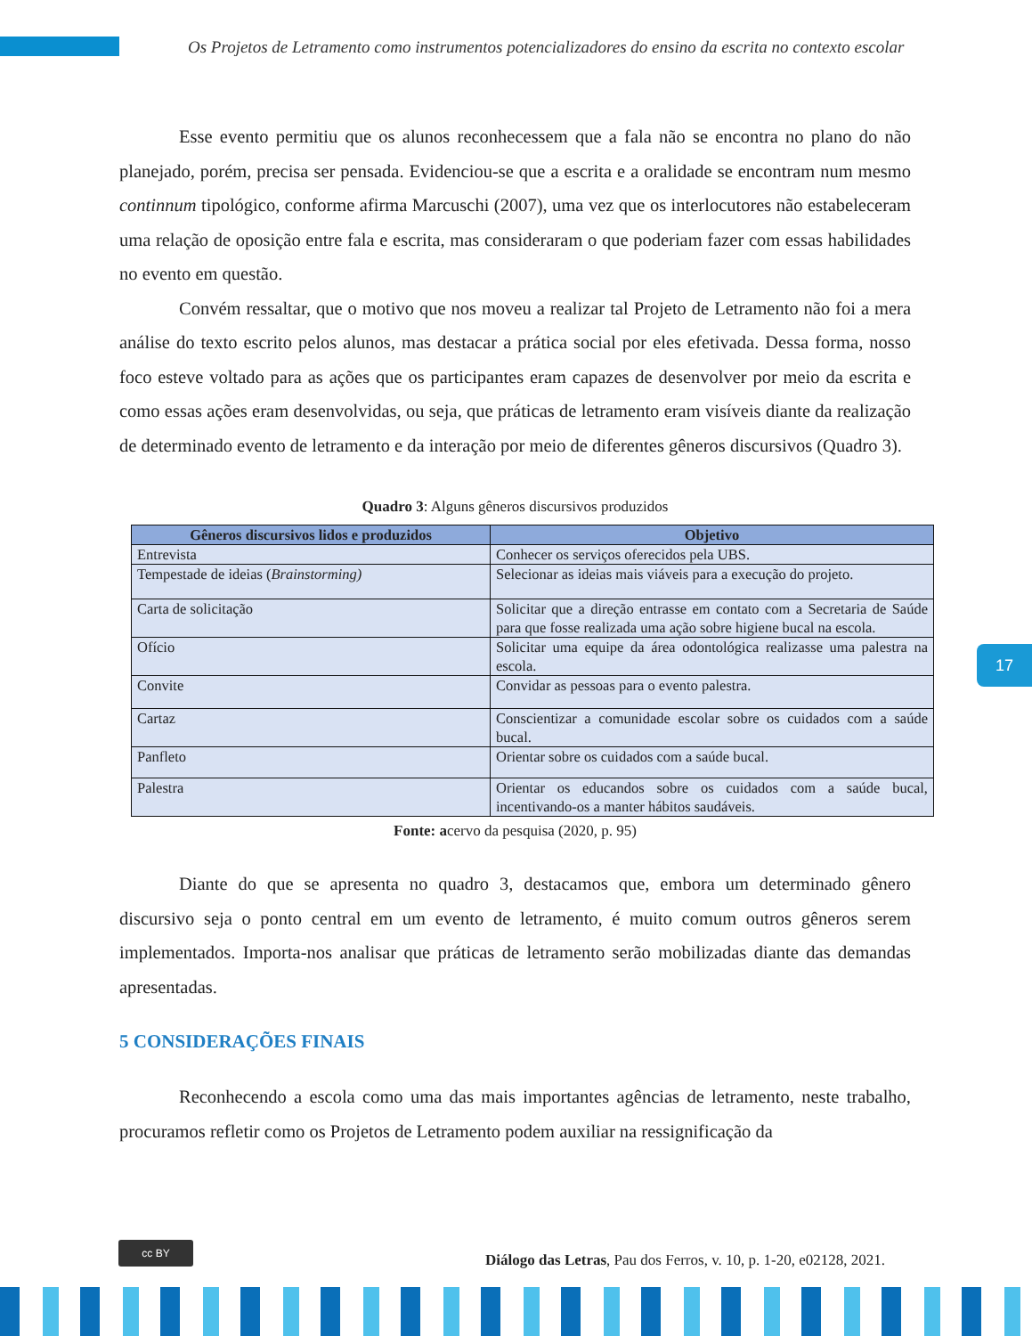Os Projetos de Letramento como instrumentos potencializadores do ensino da escrita no contexto escolar
Esse evento permitiu que os alunos reconhecessem que a fala não se encontra no plano do não planejado, porém, precisa ser pensada. Evidenciou-se que a escrita e a oralidade se encontram num mesmo continnum tipológico, conforme afirma Marcuschi (2007), uma vez que os interlocutores não estabeleceram uma relação de oposição entre fala e escrita, mas consideraram o que poderiam fazer com essas habilidades no evento em questão.
Convém ressaltar, que o motivo que nos moveu a realizar tal Projeto de Letramento não foi a mera análise do texto escrito pelos alunos, mas destacar a prática social por eles efetivada. Dessa forma, nosso foco esteve voltado para as ações que os participantes eram capazes de desenvolver por meio da escrita e como essas ações eram desenvolvidas, ou seja, que práticas de letramento eram visíveis diante da realização de determinado evento de letramento e da interação por meio de diferentes gêneros discursivos (Quadro 3).
Quadro 3: Alguns gêneros discursivos produzidos
| Gêneros discursivos lidos e produzidos | Objetivo |
| --- | --- |
| Entrevista | Conhecer os serviços oferecidos pela UBS. |
| Tempestade de ideias ( Brainstorming) | Selecionar as ideias mais viáveis para a execução do projeto. |
| Carta de solicitação | Solicitar que a direção entrasse em contato com a Secretaria de Saúde para que fosse realizada uma ação sobre higiene bucal na escola. |
| Ofício | Solicitar uma equipe da área odontológica realizasse uma palestra na escola. |
| Convite | Convidar as pessoas para o evento palestra. |
| Cartaz | Conscientizar a comunidade escolar sobre os cuidados com a saúde bucal. |
| Panfleto | Orientar sobre os cuidados com a saúde bucal. |
| Palestra | Orientar os educandos sobre os cuidados com a saúde bucal, incentivando-os a manter hábitos saudáveis. |
Fonte: acervo da pesquisa (2020, p. 95)
Diante do que se apresenta no quadro 3, destacamos que, embora um determinado gênero discursivo seja o ponto central em um evento de letramento, é muito comum outros gêneros serem implementados. Importa-nos analisar que práticas de letramento serão mobilizadas diante das demandas apresentadas.
5 CONSIDERAÇÕES FINAIS
Reconhecendo a escola como uma das mais importantes agências de letramento, neste trabalho, procuramos refletir como os Projetos de Letramento podem auxiliar na ressignificação da
17
cc BY
Diálogo das Letras, Pau dos Ferros, v. 10, p. 1-20, e02128, 2021.